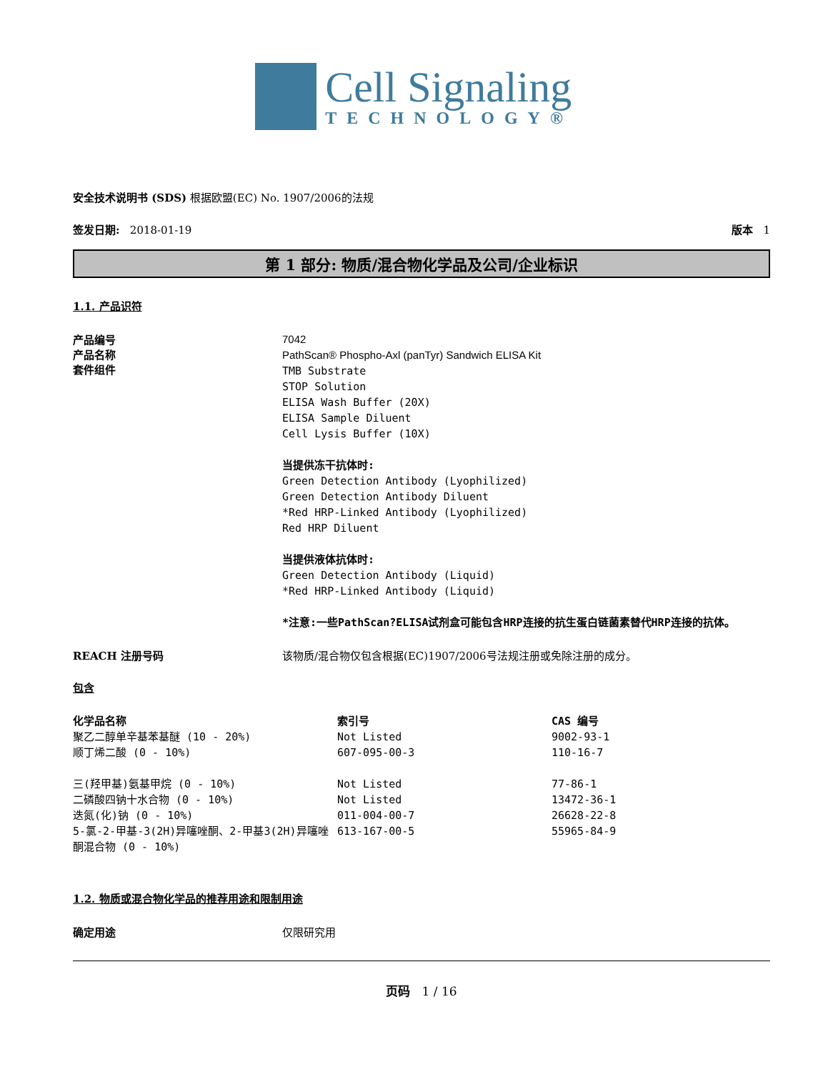Cell Signaling
TECHNOLOGY®
安全技术说明书 (SDS) 根据欧盟(EC) No. 1907/2006的法规
签发日期: 2018-01-19 版本 1
第 1 部分: 物质/混合物化学品及公司/企业标识
1.1. 产品识符
产品编号
产品名称
套件组件
7042
PathScan® Phospho-Axl (panTyr) Sandwich ELISA Kit
TMB Substrate
STOP Solution
ELISA Wash Buffer (20X)
ELISA Sample Diluent
Cell Lysis Buffer (10X)
当提供冻干抗体时:
Green Detection Antibody (Lyophilized)
Green Detection Antibody Diluent
*Red HRP-Linked Antibody (Lyophilized)
Red HRP Diluent
当提供液体抗体时:
Green Detection Antibody (Liquid)
*Red HRP-Linked Antibody (Liquid)
*注意:一些PathScan?ELISA试剂盒可能包含HRP连接的抗生蛋白链菌素替代HRP连接的抗体。
REACH 注册号码 该物质/混合物仅包含根据(EC)1907/2006号法规注册或免除注册的成分。
包含
| 化学品名称 | 索引号 | CAS 编号 |
| --- | --- | --- |
| 聚乙二醇单辛基苯基醚 (10 - 20%) | Not Listed | 9002-93-1 |
| 顺丁烯二酸 (0 - 10%) | 607-095-00-3 | 110-16-7 |
| 三(羟甲基)氨基甲烷 (0 - 10%) | Not Listed | 77-86-1 |
| 二磷酸四钠十水合物 (0 - 10%) | Not Listed | 13472-36-1 |
| 迭氮(化)钠 (0 - 10%) | 011-004-00-7 | 26628-22-8 |
| 5-氯-2-甲基-3(2H)异噻唑酮、2-甲基3(2H)异噻唑酮混合物 (0 - 10%) | 613-167-00-5 | 55965-84-9 |
1.2. 物质或混合物化学品的推荐用途和限制用途
确定用途 仅限研究用
页码 1 / 16